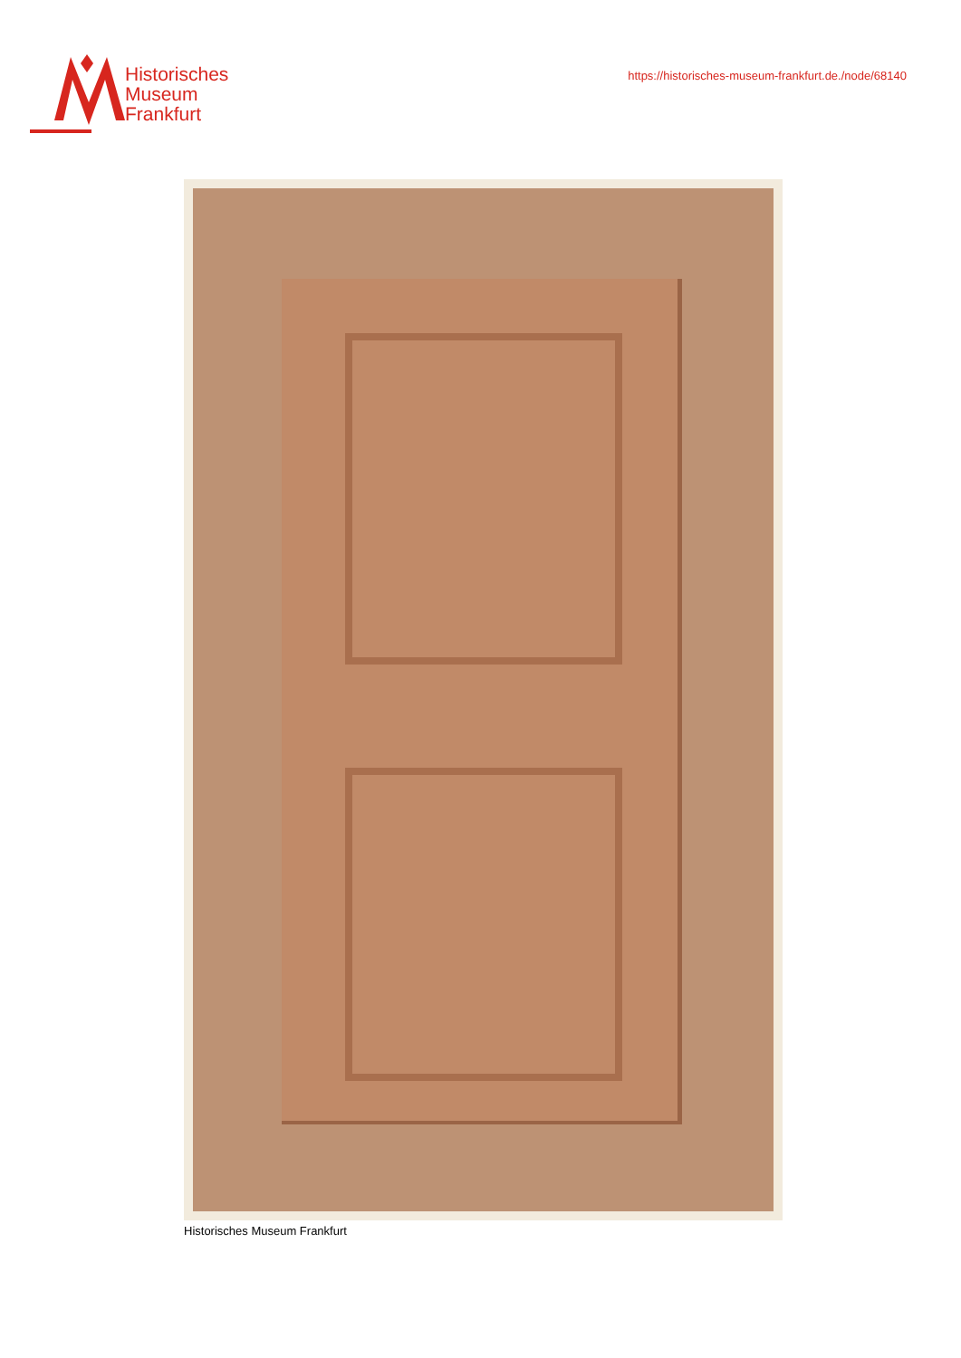Historisches
Museum
Frankfurt
https://historisches-museum-frankfurt.de./node/68140
Historisches Museum Frankfurt